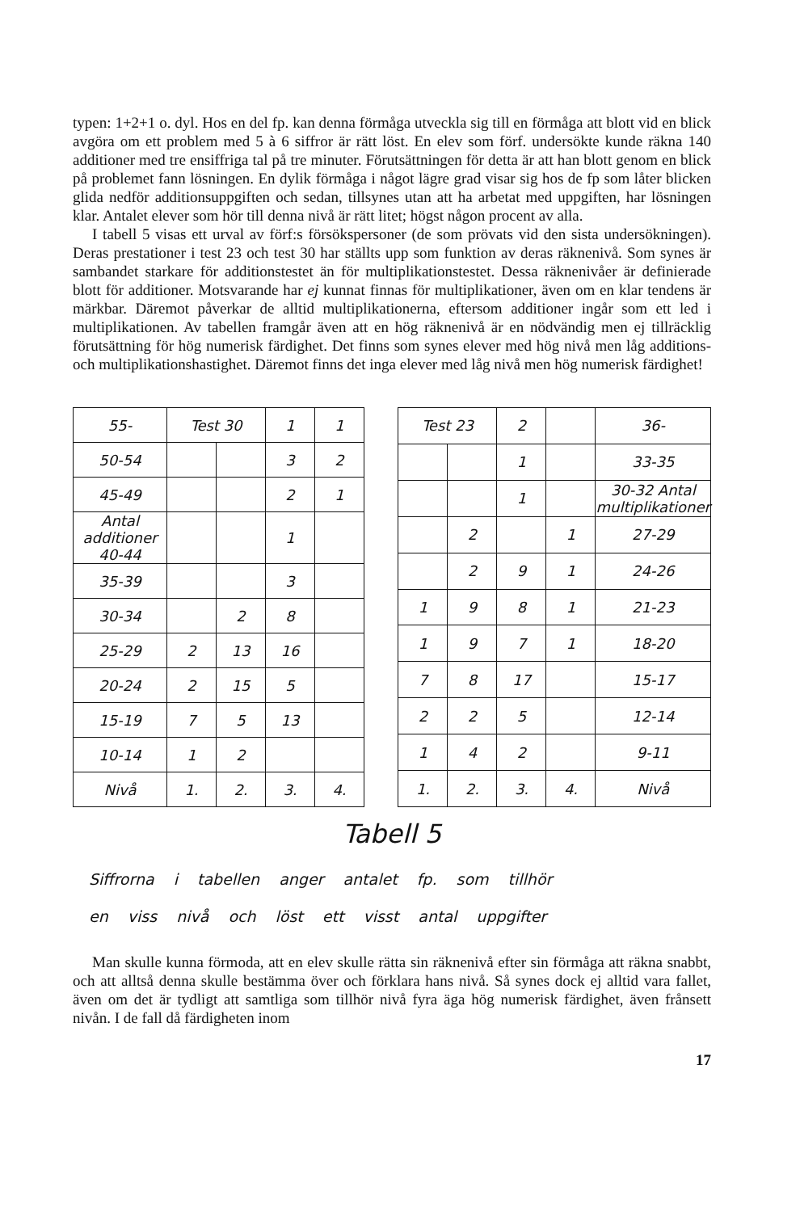typen: 1+2+1 o. dyl. Hos en del fp. kan denna förmåga utveckla sig till en förmåga att blott vid en blick avgöra om ett problem med 5 à 6 siffror är rätt löst. En elev som förf. undersökte kunde räkna 140 additioner med tre ensiffriga tal på tre minuter. Förutsättningen för detta är att han blott genom en blick på problemet fann lösningen. En dylik förmåga i något lägre grad visar sig hos de fp som låter blicken glida nedför additionsuppgiften och sedan, tillsynes utan att ha arbetat med uppgiften, har lösningen klar. Antalet elever som hör till denna nivå är rätt litet; högst någon procent av alla.
I tabell 5 visas ett urval av förf:s försökspersoner (de som prövats vid den sista undersökningen). Deras prestationer i test 23 och test 30 har ställts upp som funktion av deras räknenivå. Som synes är sambandet starkare för additionstestet än för multiplikationstestet. Dessa räknenivåer är definierade blott för additioner. Motsvarande har ej kunnat finnas för multiplikationer, även om en klar tendens är märkbar. Däremot påverkar de alltid multiplikationerna, eftersom additioner ingår som ett led i multiplikationen. Av tabellen framgår även att en hög räknenivå är en nödvändig men ej tillräcklig förutsättning för hög numerisk färdighet. Det finns som synes elever med hög nivå men låg additions- och multiplikationshastighet. Däremot finns det inga elever med låg nivå men hög numerisk färdighet!
| 55- | Test 30 | | 1 | 1 |
| 50-54 | | | 3 | 2 |
| 45-49 | | | 2 | 1 |
| Antal additioner 40-44 | | | 1 | |
| 35-39 | | | 3 | |
| 30-34 | | 2 | 8 | |
| 25-29 | 2 | 13 | 16 | |
| 20-24 | 2 | 15 | 5 | |
| 15-19 | 7 | 5 | 13 | |
| 10-14 | 1 | 2 | | |
| Nivå | 1. | 2. | 3. | 4. |
| Test 23 | | 2 | | 36- |
| | | 1 | | 33-35 |
| | | 1 | | 30-32 Antal multiplikationer |
| | 2 | | 1 | 27-29 |
| | 2 | 9 | 1 | 24-26 |
| 1 | 9 | 8 | 1 | 21-23 |
| 1 | 9 | 7 | 1 | 18-20 |
| 7 | 8 | 17 | | 15-17 |
| 2 | 2 | 5 | | 12-14 |
| 1 | 4 | 2 | | 9-11 |
| 1. | 2. | 3. | 4. | Nivå |
Tabell 5
Siffrorna i tabellen anger antalet fp. som tillhör
en viss nivå och löst ett visst antal uppgifter
Man skulle kunna förmoda, att en elev skulle rätta sin räknenivå efter sin förmåga att räkna snabbt, och att alltså denna skulle bestämma över och förklara hans nivå. Så synes dock ej alltid vara fallet, även om det är tydligt att samtliga som tillhör nivå fyra äga hög numerisk färdighet, även frånsett nivån. I de fall då färdigheten inom
17